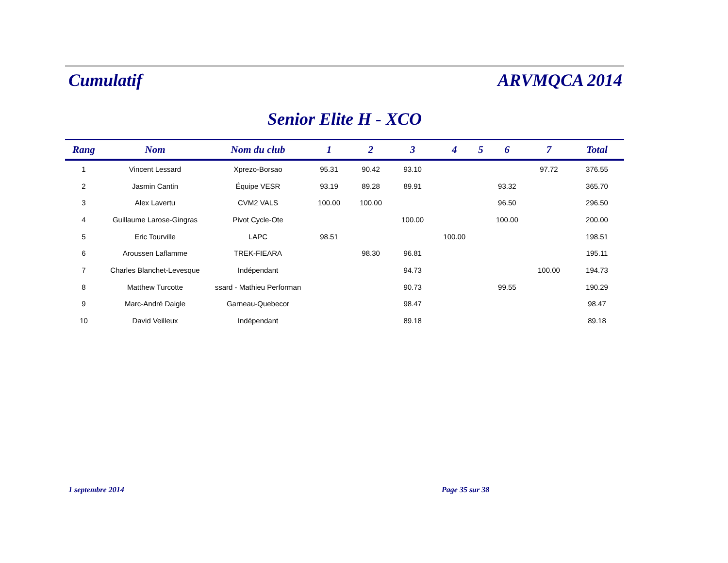Cumulatif
ARVMQCA 2014
Senior Elite H - XCO
| Rang | Nom | Nom du club | 1 | 2 | 3 | 4 | 5 | 6 | 7 | Total |
| --- | --- | --- | --- | --- | --- | --- | --- | --- | --- | --- |
| 1 | Vincent Lessard | Xprezo-Borsao | 95.31 | 90.42 | 93.10 | | | | 97.72 | 376.55 |
| 2 | Jasmin Cantin | Équipe VESR | 93.19 | 89.28 | 89.91 | | | 93.32 | | 365.70 |
| 3 | Alex Lavertu | CVM2 VALS | 100.00 | 100.00 | | | | 96.50 | | 296.50 |
| 4 | Guillaume Larose-Gingras | Pivot Cycle-Ote | | | 100.00 | | | 100.00 | | 200.00 |
| 5 | Eric Tourville | LAPC | 98.51 | | | 100.00 | | | | 198.51 |
| 6 | Aroussen Laflamme | TREK-FIEARA | | 98.30 | 96.81 | | | | | 195.11 |
| 7 | Charles Blanchet-Levesque | Indépendant | | | 94.73 | | | | 100.00 | 194.73 |
| 8 | Matthew Turcotte | ssard - Mathieu Performan | | | 90.73 | | | 99.55 | | 190.29 |
| 9 | Marc-André Daigle | Garneau-Quebecor | | | 98.47 | | | | | 98.47 |
| 10 | David Veilleux | Indépendant | | | 89.18 | | | | | 89.18 |
1 septembre 2014 Page 35 sur 38